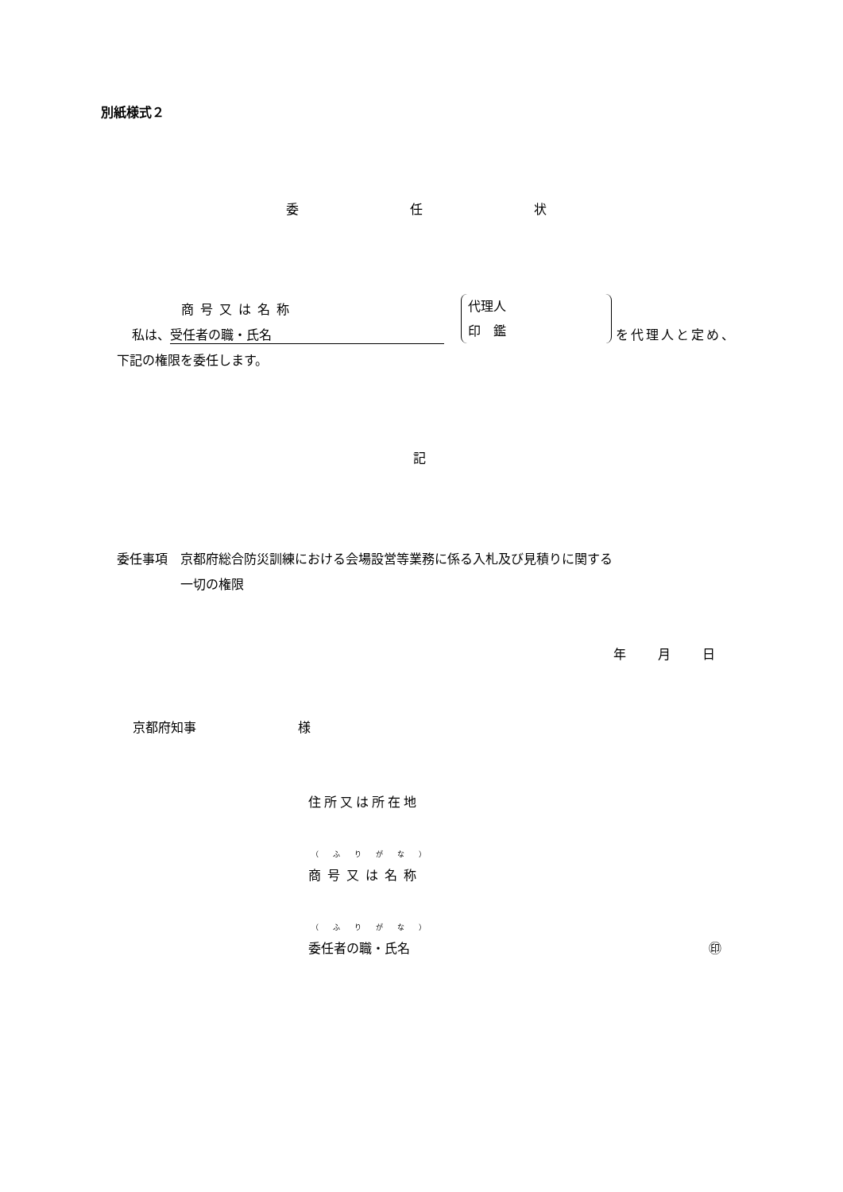別紙様式２
委任状
商号又は名称
私は、 受任者の職・氏名
代理人
印　鑑
を代理人と定め、
下記の権限を委任します。
記
委任事項　京都府総合防災訓練における会場設営等業務に係る入札及び見積りに関する
　　　　　一切の権限
年月日
京都府知事　　　　　　　　様
住所又は所在地
（ふりがな）
商号又は名称
（ふりがな）
委任者の職・氏名 ㊞